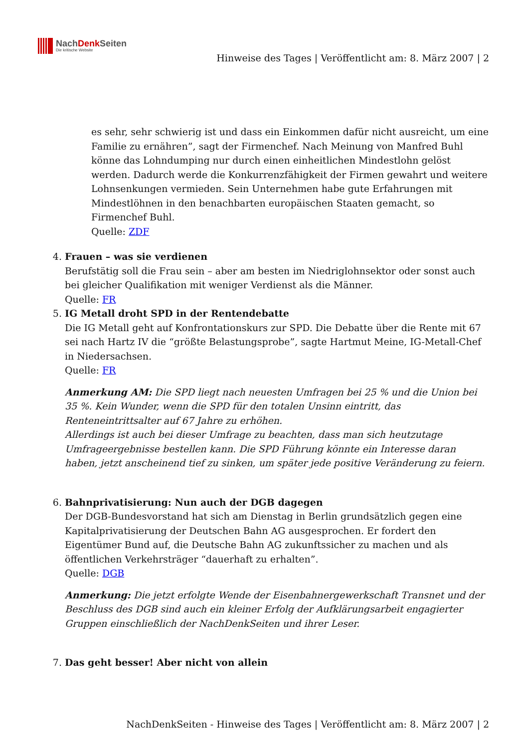NachDenk Seiten
Die kritische Website
Hinweise des Tages | Veröffentlicht am: 8. März 2007 | 2
es sehr, sehr schwierig ist und dass ein Einkommen dafür nicht ausreicht, um eine Familie zu ernähren”, sagt der Firmenchef. Nach Meinung von Manfred Buhl könne das Lohndumping nur durch einen einheitlichen Mindestlohn gelöst werden. Dadurch werde die Konkurrenzfähigkeit der Firmen gewahrt und weitere Lohnsenkungen vermieden. Sein Unternehmen habe gute Erfahrungen mit Mindestlöhnen in den benachbarten europäischen Staaten gemacht, so Firmenchef Buhl.
Quelle: ZDF
4. Frauen – was sie verdienen
Berufstätig soll die Frau sein – aber am besten im Niedriglohnsektor oder sonst auch bei gleicher Qualifikation mit weniger Verdienst als die Männer.
Quelle: FR
5. IG Metall droht SPD in der Rentendebatte
Die IG Metall geht auf Konfrontationskurs zur SPD. Die Debatte über die Rente mit 67 sei nach Hartz IV die “größte Belastungsprobe”, sagte Hartmut Meine, IG-Metall-Chef in Niedersachsen.
Quelle: FR
Anmerkung AM: Die SPD liegt nach neuesten Umfragen bei 25 % und die Union bei 35 %. Kein Wunder, wenn die SPD für den totalen Unsinn eintritt, das Renteneintrittsalter auf 67 Jahre zu erhöhen.
Allerdings ist auch bei dieser Umfrage zu beachten, dass man sich heutzutage Umfrageergebnisse bestellen kann. Die SPD Führung könnte ein Interesse daran haben, jetzt anscheinend tief zu sinken, um später jede positive Veränderung zu feiern.
6. Bahnprivatisierung: Nun auch der DGB dagegen
Der DGB-Bundesvorstand hat sich am Dienstag in Berlin grundsätzlich gegen eine Kapitalprivatisierung der Deutschen Bahn AG ausgesprochen. Er fordert den Eigentümer Bund auf, die Deutsche Bahn AG zukunftssicher zu machen und als öffentlichen Verkehrsträger “dauerhaft zu erhalten”.
Quelle: DGB
Anmerkung: Die jetzt erfolgte Wende der Eisenbahnergewerkschaft Transnet und der Beschluss des DGB sind auch ein kleiner Erfolg der Aufklärungsarbeit engagierter Gruppen einschließlich der NachDenkSeiten und ihrer Leser.
7. Das geht besser! Aber nicht von allein
NachDenkSeiten - Hinweise des Tages | Veröffentlicht am: 8. März 2007 | 2